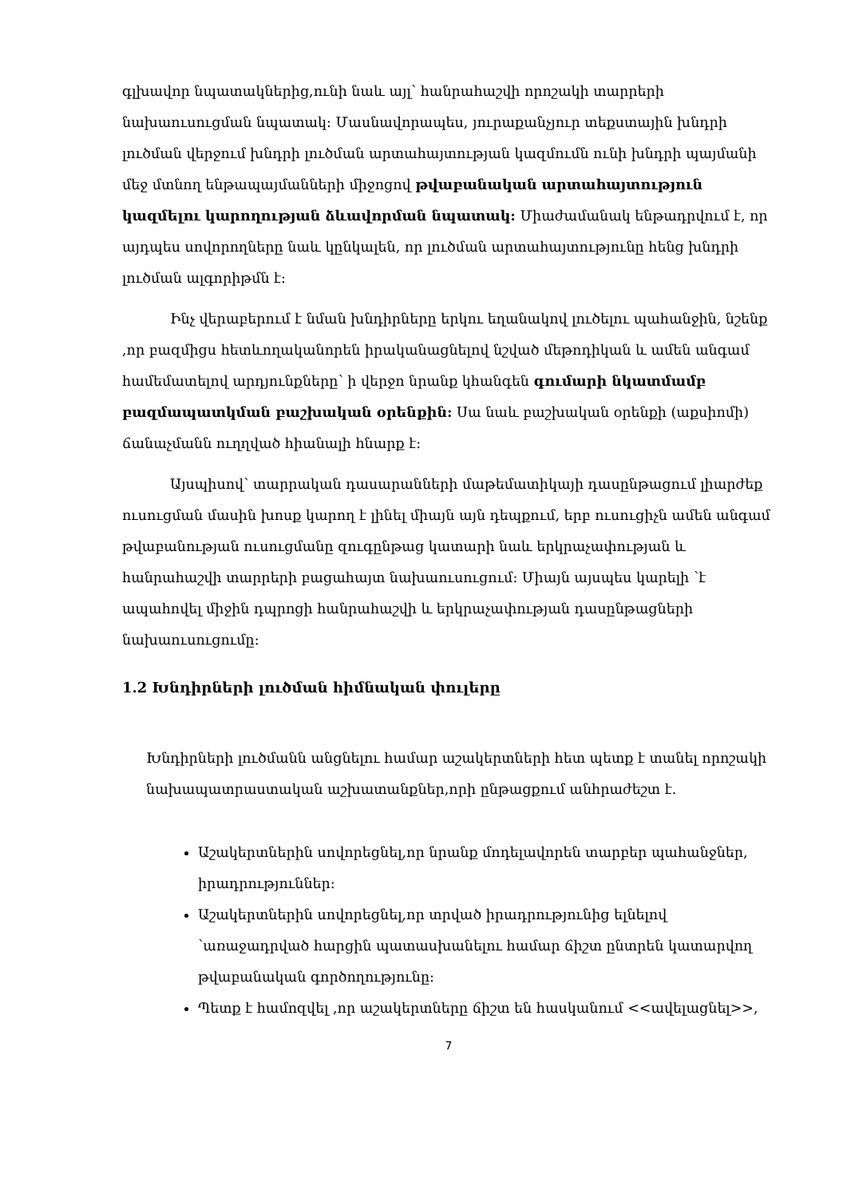գլխավոր նպատակներից,ունի նաև այլ՝ հանրահաշվի որոշակի տարրերի նախաուսուցման նպատակ: Մասնավորապես, յուրաքանչյուր տեքստային խնդրի լուծման վերջում խնդրի լուծման արտահայտության կազմումն ունի խնդրի պայմանի մեջ մտնող ենթապայմանների միջոցով թվաբանական արտահայտություն կազմելու կարողության ձևավորման նպատակ: Միաժամանակ ենթադրվում է, որ այդպես սովորողները նաև կընկալեն, որ լուծման արտահայտությունը հենց խնդրի լուծման ալգորիթմն է:
Ինչ վերաբերում է նման խնդիրները երկու եղանակով լուծելու պահանջին, նշենք ,որ բազմիցս հետևողականորեն իրականացնելով նշված մեթոդիկան և ամեն անգամ համեմատելով արդյունքները՝ ի վերջո նրանք կհանգեն գումարի նկատմամբ բազմապատկման բաշխական օրենքին: Սա նաև բաշխական օրենքի (աքսիոմի) ճանաչմանն ուղղված հիանալի հնարք է:
Այսպիսով՝ տարրական դասարանների մաթեմատիկայի դասընթացում լիարժեք ուսուցման մասին խոսք կարող է լինել միայն այն դեպքում, երբ ուսուցիչն ամեն անգամ թվաբանության ուսուցմանը զուգընթաց կատարի նաև երկրաչափության և հանրահաշվի տարրերի բացահայտ նախաուսուցում: Միայն այսպես կարելի ՝է ապահովել միջին դպրոցի հանրահաշվի և երկրաչափության դասընթացների նախաուսուցումը:
1.2 Խնդիրների լուծման հիմնական փուլերը
Խնդիրների լուծմանն անցնելու համար աշակերտների հետ պետք է տանել որոշակի նախապատրաստական աշխատանքներ,որի ընթացքում անհրաժեշտ է.
Աշակերտներին սովորեցնել,որ նրանք մոդելավորեն տարբեր պահանջներ, իրադրություններ:
Աշակերտներին սովորեցնել,որ տրված իրադրությունից ելնելով ՝առաջադրված հարցին պատասխանելու համար ճիշտ ընտրեն կատարվող թվաբանական գործողությունը:
Պետք է համոզվել ,որ աշակերտները ճիշտ են հասկանում <<ավելացնել>>,
7